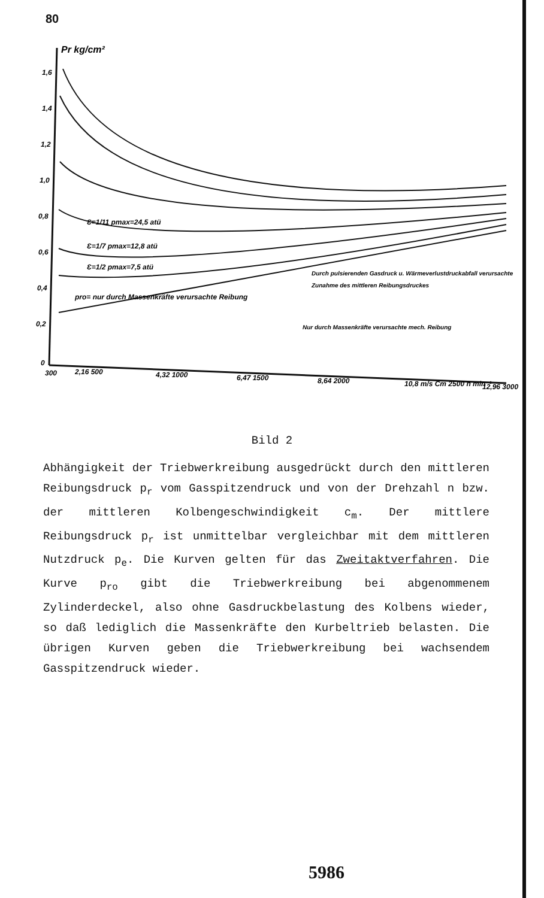80
Pr kg/cm²
1,6
1,4
1,2
1,0
0,8
0,6
0,4
0,2
0
Ɛ=1/2 pmax=7,5 atü
Ɛ=1/7 pmax=12,8 atü
Ɛ=1/11 pmax=24,5 atü
pro= nur durch Massenkräfte verursachte Reibung
Durch pulsierenden Gasdruck u. Wärmeverlustdruckabfall verursachte
Zunahme des mittleren Reibungsdruckes
Nur durch Massenkräfte verursachte mech. Reibung
300
2,16 500
4,32 1000
6,47 1500
8,64 2000
10,8 m/s Cm 2500 n min⁻¹
12,96 3000
Bild 2
Abhängigkeit der Triebwerkreibung ausgedrückt durch den mittleren Reibungsdruck p<sub>r</sub> vom Gasspitzendruck und von der Drehzahl n bzw. der mittleren Kolbengeschwindigkeit c<sub>m</sub>. Der mittlere Reibungsdruck p<sub>r</sub> ist unmittelbar vergleichbar mit dem mittleren Nutzdruck p<sub>e</sub>. Die Kurven gelten für das Zweitaktverfahren. Die Kurve p<sub>ro</sub> gibt die Triebwerkreibung bei abgenommenem Zylinderdeckel, also ohne Gasdruckbelastung des Kolbens wieder, so daß lediglich die Massenkräfte den Kurbeltrieb belasten. Die übrigen Kurven geben die Triebwerkreibung bei wachsendem Gasspitzendruck wieder.
5986